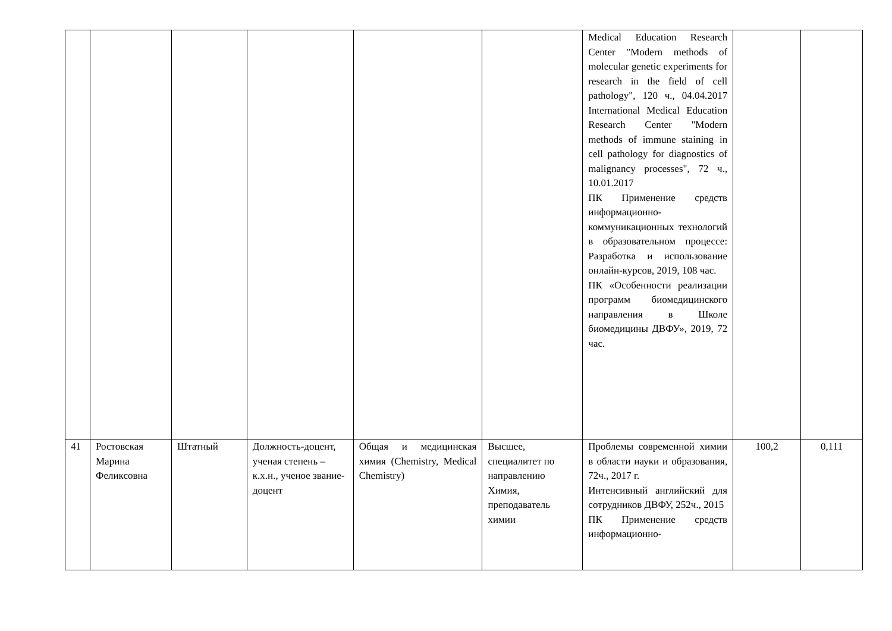| | | | | | | Medical Education Research Center "Modern methods of molecular genetic experiments for research in the field of cell pathology", 120 ч., 04.04.2017 International Medical Education Research Center "Modern methods of immune staining in cell pathology for diagnostics of malignancy processes", 72 ч., 10.01.2017 ПК Применение средств информационно-коммуникационных технологий в образовательном процессе: Разработка и использование онлайн-курсов, 2019, 108 час. ПК «Особенности реализации программ биомедицинского направления в Школе биомедицины ДВФУ», 2019, 72 час. | | |
| 41 | Ростовская Марина Феликсовна | Штатный | Должность-доцент, ученая степень – к.х.н., ученое звание-доцент | Общая и медицинская химия (Chemistry, Medical Chemistry) | Высшее, специалитет по направлению Химия, преподаватель химии | Проблемы современной химии в области науки и образования, 72ч., 2017 г. Интенсивный английский для сотрудников ДВФУ, 252ч., 2015 ПК Применение средств информационно- | 100,2 | 0,111 |